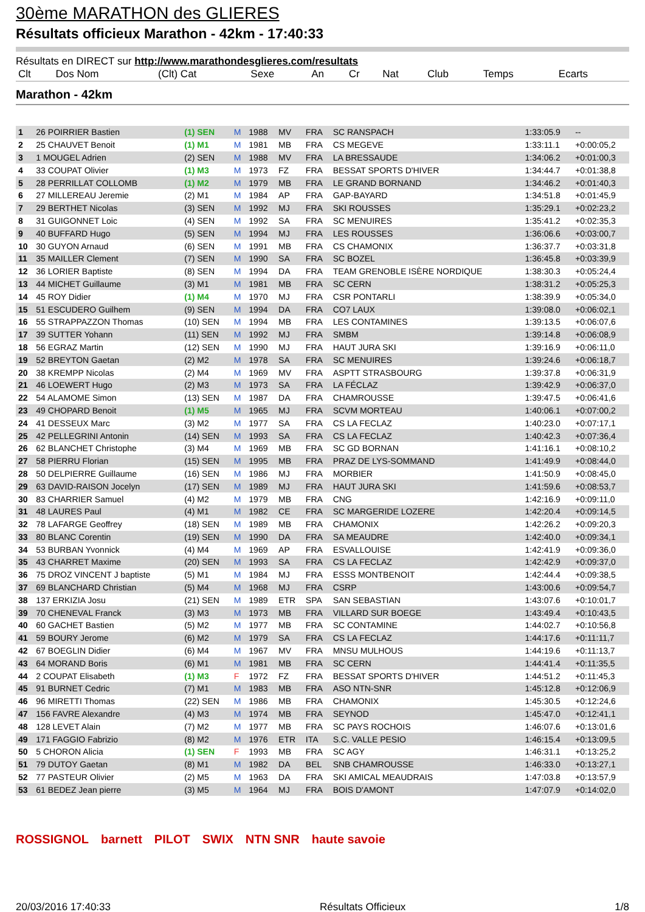30ème MARATHON des GLIERES
Résultats officieux Marathon - 42km - 17:40:33
Résultats en DIRECT sur http://www.marathondesglieres.com/resultats
| Clt | Dos Nom | (Clt) Cat | Sexe | An | Cr | Nat | Club | Temps | Ecarts |
Marathon - 42km
| 1 | 26 POIRRIER Bastien | (1) SEN | M | 1988 | MV | FRA | SC RANSPACH | 1:33:05.9 | -- |
| 2 | 25 CHAUVET Benoit | (1) M1 | M | 1981 | MB | FRA | CS MEGEVE | 1:33:11.1 | +0:00:05,2 |
| 3 | 1 MOUGEL Adrien | (2) SEN | M | 1988 | MV | FRA | LA BRESSAUDE | 1:34:06.2 | +0:01:00,3 |
| 4 | 33 COUPAT Olivier | (1) M3 | M | 1973 | FZ | FRA | BESSAT SPORTS D'HIVER | 1:34:44.7 | +0:01:38,8 |
| 5 | 28 PERRILLAT COLLOMB | (1) M2 | M | 1979 | MB | FRA | LE GRAND BORNAND | 1:34:46.2 | +0:01:40,3 |
| 6 | 27 MILLEREAU Jeremie | (2) M1 | M | 1984 | AP | FRA | GAP-BAYARD | 1:34:51.8 | +0:01:45,9 |
| 7 | 29 BERTHET Nicolas | (3) SEN | M | 1992 | MJ | FRA | SKI ROUSSES | 1:35:29.1 | +0:02:23,2 |
| 8 | 31 GUIGONNET Loic | (4) SEN | M | 1992 | SA | FRA | SC MENUIRES | 1:35:41.2 | +0:02:35,3 |
| 9 | 40 BUFFARD Hugo | (5) SEN | M | 1994 | MJ | FRA | LES ROUSSES | 1:36:06.6 | +0:03:00,7 |
| 10 | 30 GUYON Arnaud | (6) SEN | M | 1991 | MB | FRA | CS CHAMONIX | 1:36:37.7 | +0:03:31,8 |
| 11 | 35 MAILLER Clement | (7) SEN | M | 1990 | SA | FRA | SC BOZEL | 1:36:45.8 | +0:03:39,9 |
| 12 | 36 LORIER Baptiste | (8) SEN | M | 1994 | DA | FRA | TEAM GRENOBLE ISÈRE NORDIQUE | 1:38:30.3 | +0:05:24,4 |
| 13 | 44 MICHET Guillaume | (3) M1 | M | 1981 | MB | FRA | SC CERN | 1:38:31.2 | +0:05:25,3 |
| 14 | 45 ROY Didier | (1) M4 | M | 1970 | MJ | FRA | CSR PONTARLI | 1:38:39.9 | +0:05:34,0 |
| 15 | 51 ESCUDERO Guilhem | (9) SEN | M | 1994 | DA | FRA | CO7 LAUX | 1:39:08.0 | +0:06:02,1 |
| 16 | 55 STRAPPAZZON Thomas | (10) SEN | M | 1994 | MB | FRA | LES CONTAMINES | 1:39:13.5 | +0:06:07,6 |
| 17 | 39 SUTTER Yohann | (11) SEN | M | 1992 | MJ | FRA | SMBM | 1:39:14.8 | +0:06:08,9 |
| 18 | 56 EGRAZ Martin | (12) SEN | M | 1990 | MJ | FRA | HAUT JURA SKI | 1:39:16.9 | +0:06:11,0 |
| 19 | 52 BREYTON Gaetan | (2) M2 | M | 1978 | SA | FRA | SC MENUIRES | 1:39:24.6 | +0:06:18,7 |
| 20 | 38 KREMPP Nicolas | (2) M4 | M | 1969 | MV | FRA | ASPTT STRASBOURG | 1:39:37.8 | +0:06:31,9 |
| 21 | 46 LOEWERT Hugo | (2) M3 | M | 1973 | SA | FRA | LA FÉCLAZ | 1:39:42.9 | +0:06:37,0 |
| 22 | 54 ALAMOME Simon | (13) SEN | M | 1987 | DA | FRA | CHAMROUSSE | 1:39:47.5 | +0:06:41,6 |
| 23 | 49 CHOPARD Benoit | (1) M5 | M | 1965 | MJ | FRA | SCVM MORTEAU | 1:40:06.1 | +0:07:00,2 |
| 24 | 41 DESSEUX Marc | (3) M2 | M | 1977 | SA | FRA | CS LA FECLAZ | 1:40:23.0 | +0:07:17,1 |
| 25 | 42 PELLEGRINI Antonin | (14) SEN | M | 1993 | SA | FRA | CS LA FECLAZ | 1:40:42.3 | +0:07:36,4 |
| 26 | 62 BLANCHET Christophe | (3) M4 | M | 1969 | MB | FRA | SC GD BORNAN | 1:41:16.1 | +0:08:10,2 |
| 27 | 58 PIERRU Florian | (15) SEN | M | 1995 | MB | FRA | PRAZ DE LYS-SOMMAND | 1:41:49.9 | +0:08:44,0 |
| 28 | 50 DELPIERRE Guillaume | (16) SEN | M | 1986 | MJ | FRA | MORBIER | 1:41:50.9 | +0:08:45,0 |
| 29 | 63 DAVID-RAISON Jocelyn | (17) SEN | M | 1989 | MJ | FRA | HAUT JURA SKI | 1:41:59.6 | +0:08:53,7 |
| 30 | 83 CHARRIER Samuel | (4) M2 | M | 1979 | MB | FRA | CNG | 1:42:16.9 | +0:09:11,0 |
| 31 | 48 LAURES Paul | (4) M1 | M | 1982 | CE | FRA | SC MARGERIDE LOZERE | 1:42:20.4 | +0:09:14,5 |
| 32 | 78 LAFARGE Geoffrey | (18) SEN | M | 1989 | MB | FRA | CHAMONIX | 1:42:26.2 | +0:09:20,3 |
| 33 | 80 BLANC Corentin | (19) SEN | M | 1990 | DA | FRA | SA MEAUDRE | 1:42:40.0 | +0:09:34,1 |
| 34 | 53 BURBAN Yvonnick | (4) M4 | M | 1969 | AP | FRA | ESVALLOUISE | 1:42:41.9 | +0:09:36,0 |
| 35 | 43 CHARRET Maxime | (20) SEN | M | 1993 | SA | FRA | CS LA FECLAZ | 1:42:42.9 | +0:09:37,0 |
| 36 | 75 DROZ VINCENT J baptiste | (5) M1 | M | 1984 | MJ | FRA | ESSS MONTBENOIT | 1:42:44.4 | +0:09:38,5 |
| 37 | 69 BLANCHARD Christian | (5) M4 | M | 1968 | MJ | FRA | CSRP | 1:43:00.6 | +0:09:54,7 |
| 38 | 137 ERKIZIA Josu | (21) SEN | M | 1989 | ETR | SPA | SAN SEBASTIAN | 1:43:07.6 | +0:10:01,7 |
| 39 | 70 CHENEVAL Franck | (3) M3 | M | 1973 | MB | FRA | VILLARD SUR BOEGE | 1:43:49.4 | +0:10:43,5 |
| 40 | 60 GACHET Bastien | (5) M2 | M | 1977 | MB | FRA | SC CONTAMINE | 1:44:02.7 | +0:10:56,8 |
| 41 | 59 BOURY Jerome | (6) M2 | M | 1979 | SA | FRA | CS LA FECLAZ | 1:44:17.6 | +0:11:11,7 |
| 42 | 67 BOEGLIN Didier | (6) M4 | M | 1967 | MV | FRA | MNSU MULHOUS | 1:44:19.6 | +0:11:13,7 |
| 43 | 64 MORAND Boris | (6) M1 | M | 1981 | MB | FRA | SC CERN | 1:44:41.4 | +0:11:35,5 |
| 44 | 2 COUPAT Elisabeth | (1) M3 | F | 1972 | FZ | FRA | BESSAT SPORTS D'HIVER | 1:44:51.2 | +0:11:45,3 |
| 45 | 91 BURNET Cedric | (7) M1 | M | 1983 | MB | FRA | ASO NTN-SNR | 1:45:12.8 | +0:12:06,9 |
| 46 | 96 MIRETTI Thomas | (22) SEN | M | 1986 | MB | FRA | CHAMONIX | 1:45:30.5 | +0:12:24,6 |
| 47 | 156 FAVRE Alexandre | (4) M3 | M | 1974 | MB | FRA | SEYNOD | 1:45:47.0 | +0:12:41,1 |
| 48 | 128 LEVET Alain | (7) M2 | M | 1977 | MB | FRA | SC PAYS ROCHOIS | 1:46:07.6 | +0:13:01,6 |
| 49 | 171 FAGGIO Fabrizio | (8) M2 | M | 1976 | ETR | ITA | S.C. VALLE PESIO | 1:46:15.4 | +0:13:09,5 |
| 50 | 5 CHORON Alicia | (1) SEN | F | 1993 | MB | FRA | SC AGY | 1:46:31.1 | +0:13:25,2 |
| 51 | 79 DUTOY Gaetan | (8) M1 | M | 1982 | DA | BEL | SNB CHAMROUSSE | 1:46:33.0 | +0:13:27,1 |
| 52 | 77 PASTEUR Olivier | (2) M5 | M | 1963 | DA | FRA | SKI AMICAL MEAUDRAIS | 1:47:03.8 | +0:13:57,9 |
| 53 | 61 BEDEZ Jean pierre | (3) M5 | M | 1964 | MJ | FRA | BOIS D'AMONT | 1:47:07.9 | +0:14:02,0 |
ROSSIGNOL barnett PILOT SWIX NTN SNR haute savoie
20/03/2016 17:40:33 Résultats Officieux 1/8